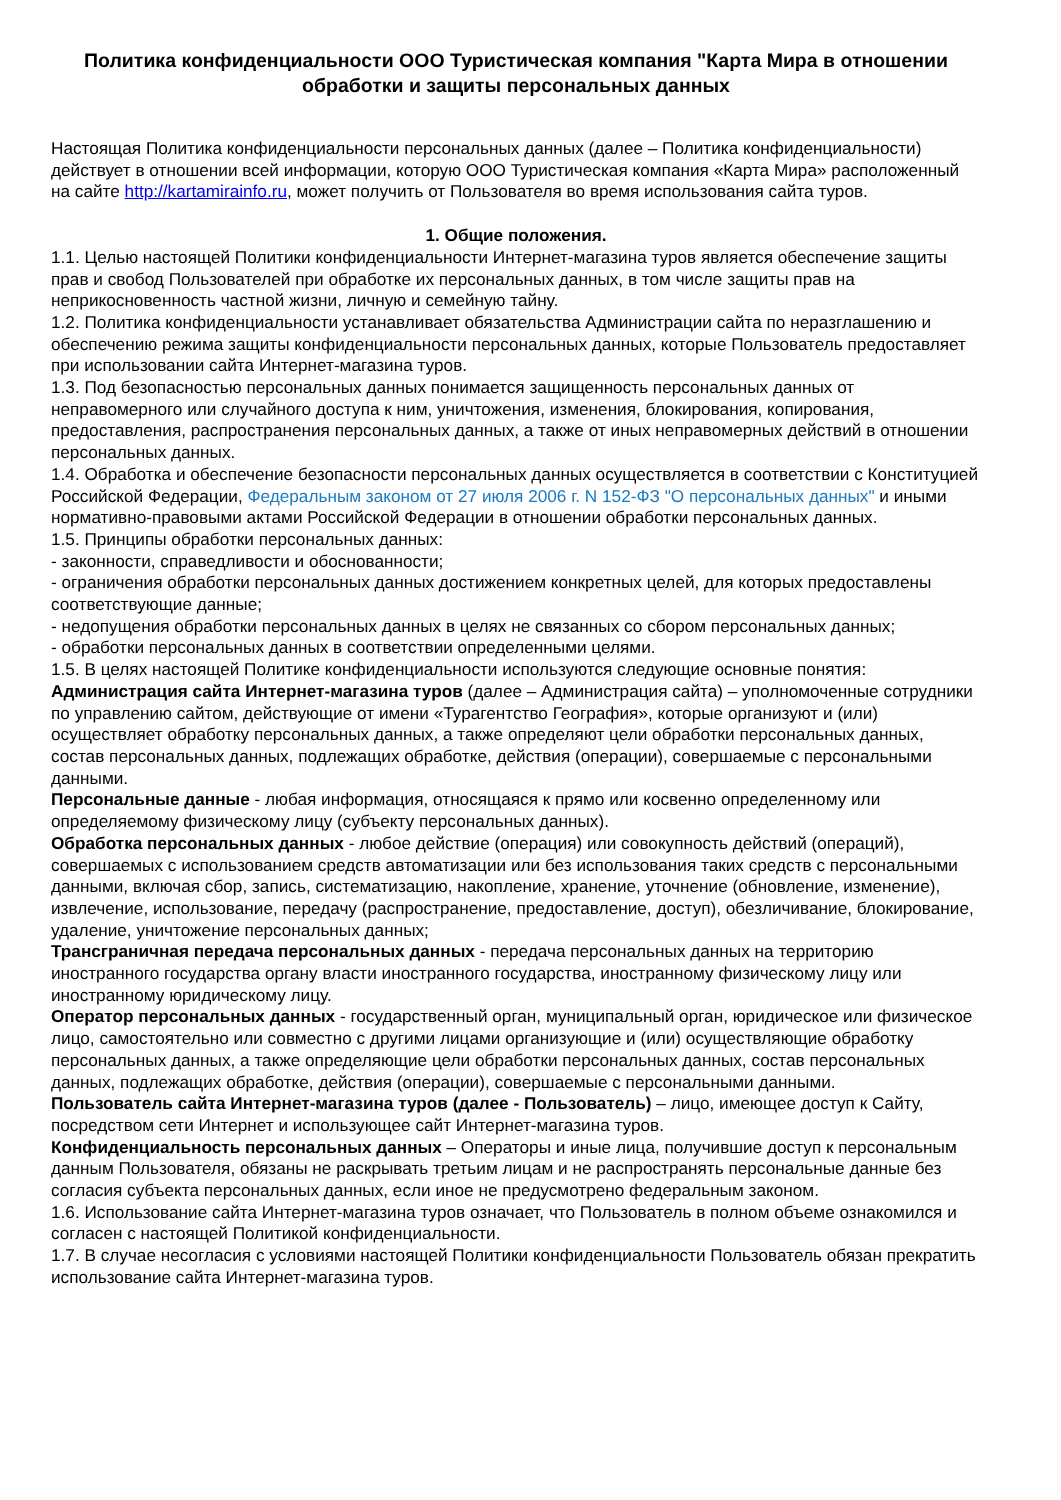Политика конфиденциальности ООО Туристическая компания "Карта Мира в отношении обработки и защиты персональных данных
Настоящая Политика конфиденциальности персональных данных (далее – Политика конфиденциальности) действует в отношении всей информации, которую ООО Туристическая компания «Карта Мира» расположенный на сайте http://kartamirainfo.ru, может получить от Пользователя во время использования сайта туров.
1. Общие положения.
1.1. Целью настоящей Политики конфиденциальности Интернет-магазина туров является обеспечение защиты прав и свобод Пользователей при обработке их персональных данных, в том числе защиты прав на неприкосновенность частной жизни, личную и семейную тайну.
1.2. Политика конфиденциальности устанавливает обязательства Администрации сайта по неразглашению и обеспечению режима защиты конфиденциальности персональных данных, которые Пользователь предоставляет при использовании сайта Интернет-магазина туров.
1.3. Под безопасностью персональных данных понимается защищенность персональных данных от неправомерного или случайного доступа к ним, уничтожения, изменения, блокирования, копирования, предоставления, распространения персональных данных, а также от иных неправомерных действий в отношении персональных данных.
1.4. Обработка и обеспечение безопасности персональных данных осуществляется в соответствии с Конституцией Российской Федерации, Федеральным законом от 27 июля 2006 г. N 152-ФЗ "О персональных данных" и иными нормативно-правовыми актами Российской Федерации в отношении обработки персональных данных.
1.5. Принципы обработки персональных данных:
- законности, справедливости и обоснованности;
- ограничения обработки персональных данных достижением конкретных целей, для которых предоставлены соответствующие данные;
- недопущения обработки персональных данных в целях не связанных со сбором персональных данных;
- обработки персональных данных в соответствии определенными целями.
1.5. В целях настоящей Политике конфиденциальности используются следующие основные понятия:
Администрация сайта Интернет-магазина туров (далее – Администрация сайта) – уполномоченные сотрудники по управлению сайтом, действующие от имени «Турагентство География», которые организуют и (или) осуществляет обработку персональных данных, а также определяют цели обработки персональных данных, состав персональных данных, подлежащих обработке, действия (операции), совершаемые с персональными данными.
Персональные данные - любая информация, относящаяся к прямо или косвенно определенному или определяемому физическому лицу (субъекту персональных данных).
Обработка персональных данных - любое действие (операция) или совокупность действий (операций), совершаемых с использованием средств автоматизации или без использования таких средств с персональными данными, включая сбор, запись, систематизацию, накопление, хранение, уточнение (обновление, изменение), извлечение, использование, передачу (распространение, предоставление, доступ), обезличивание, блокирование, удаление, уничтожение персональных данных;
Трансграничная передача персональных данных - передача персональных данных на территорию иностранного государства органу власти иностранного государства, иностранному физическому лицу или иностранному юридическому лицу.
Оператор персональных данных - государственный орган, муниципальный орган, юридическое или физическое лицо, самостоятельно или совместно с другими лицами организующие и (или) осуществляющие обработку персональных данных, а также определяющие цели обработки персональных данных, состав персональных данных, подлежащих обработке, действия (операции), совершаемые с персональными данными.
Пользователь сайта Интернет-магазина туров (далее - Пользователь) – лицо, имеющее доступ к Сайту, посредством сети Интернет и использующее сайт Интернет-магазина туров.
Конфиденциальность персональных данных – Операторы и иные лица, получившие доступ к персональным данным Пользователя, обязаны не раскрывать третьим лицам и не распространять персональные данные без согласия субъекта персональных данных, если иное не предусмотрено федеральным законом.
1.6. Использование сайта Интернет-магазина туров означает, что Пользователь в полном объеме ознакомился и согласен с настоящей Политикой конфиденциальности.
1.7. В случае несогласия с условиями настоящей Политики конфиденциальности Пользователь обязан прекратить использование сайта Интернет-магазина туров.